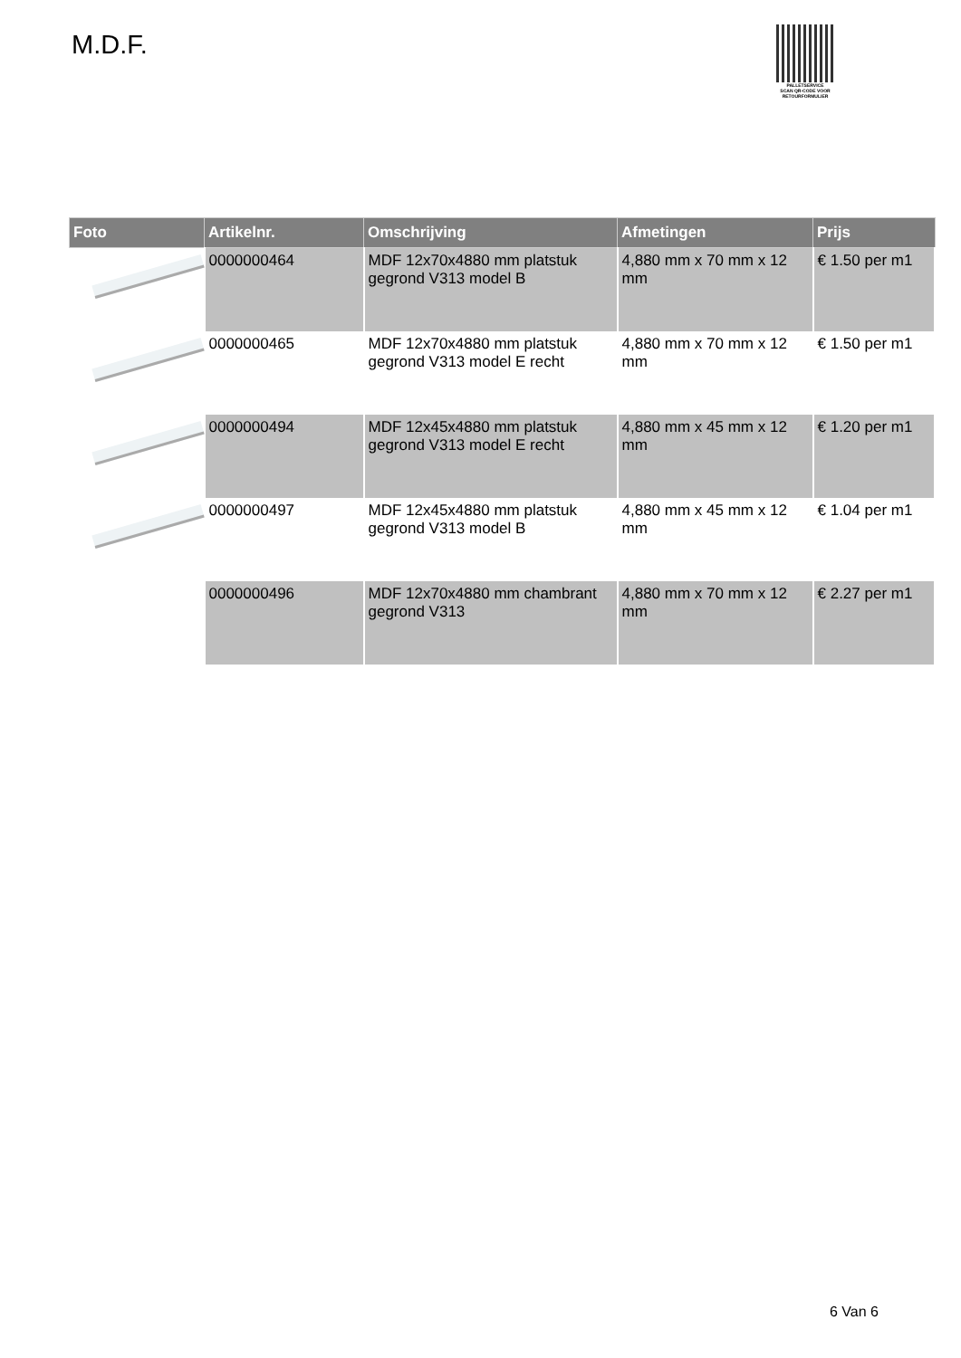M.D.F.
PALLETSERVICE
SCAN QR-CODE VOOR RETOURFORMULIER
| Foto | Artikelnr. | Omschrijving | Afmetingen | Prijs |
| --- | --- | --- | --- | --- |
| | 0000000464 | MDF 12x70x4880 mm platstuk gegrond V313 model B | 4,880 mm x 70 mm x 12 mm | € 1.50 per m1 |
| | 0000000465 | MDF 12x70x4880 mm platstuk gegrond V313 model E recht | 4,880 mm x 70 mm x 12 mm | € 1.50 per m1 |
| | 0000000494 | MDF 12x45x4880 mm platstuk gegrond V313 model E recht | 4,880 mm x 45 mm x 12 mm | € 1.20 per m1 |
| | 0000000497 | MDF 12x45x4880 mm platstuk gegrond V313 model B | 4,880 mm x 45 mm x 12 mm | € 1.04 per m1 |
| | 0000000496 | MDF 12x70x4880 mm chambrant gegrond V313 | 4,880 mm x 70 mm x 12 mm | € 2.27 per m1 |
6 Van 6